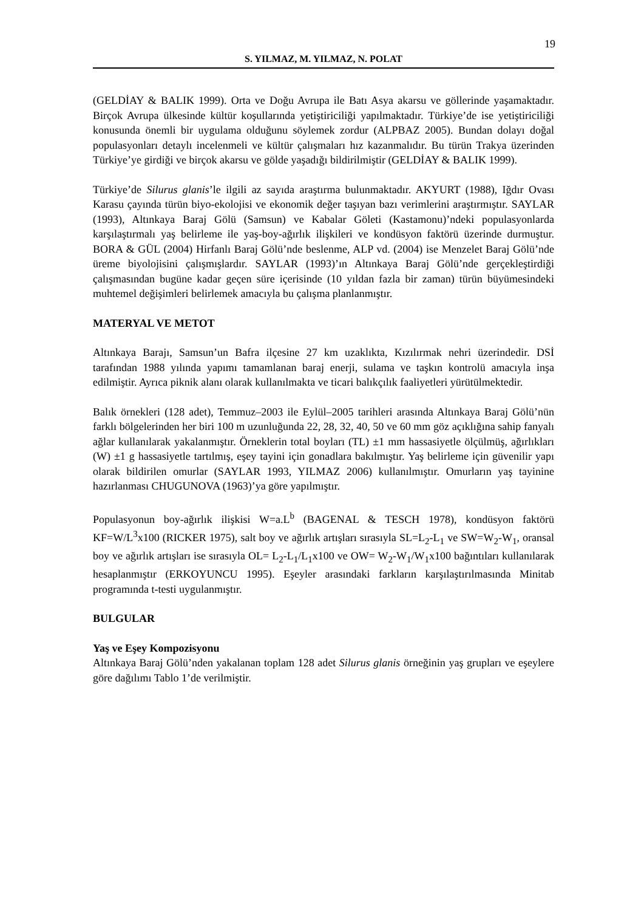19
S. YILMAZ, M. YILMAZ, N. POLAT
(GELDİAY & BALIK 1999). Orta ve Doğu Avrupa ile Batı Asya akarsu ve göllerinde yaşamaktadır. Birçok Avrupa ülkesinde kültür koşullarında yetiştiriciliği yapılmaktadır. Türkiye’de ise yetiştiriciliği konusunda önemli bir uygulama olduğunu söylemek zordur (ALPBAZ 2005). Bundan dolayı doğal populasyonları detaylı incelenmeli ve kültür çalışmaları hız kazanmalıdır. Bu türün Trakya üzerinden Türkiye’ye girdiği ve birçok akarsu ve gölde yaşadığı bildirilmiştir (GELDİAY & BALIK 1999).
Türkiye’de Silurus glanis’le ilgili az sayıda araştırma bulunmaktadır. AKYURT (1988), Iğdır Ovası Karasu çayında türün biyo-ekolojisi ve ekonomik değer taşıyan bazı verimlerini araştırmıştır. SAYLAR (1993), Altınkaya Baraj Gölü (Samsun) ve Kabalar Göleti (Kastamonu)’ndeki populasyonlarda karşılaştırmalı yaş belirleme ile yaş-boy-ağırlık ilişkileri ve kondüsyon faktörü üzerinde durmuştur. BORA & GÜL (2004) Hirfanlı Baraj Gölü’nde beslenme, ALP vd. (2004) ise Menzelet Baraj Gölü’nde üreme biyolojisini çalışmışlardır. SAYLAR (1993)’ın Altınkaya Baraj Gölü’nde gerçekleştirdiği çalışmasından bugüne kadar geçen süre içerisinde (10 yıldan fazla bir zaman) türün büyümesindeki muhtemel değişimleri belirlemek amacıyla bu çalışma planlanmıştır.
MATERYAL VE METOT
Altınkaya Barajı, Samsun’un Bafra ilçesine 27 km uzaklıkta, Kızılırmak nehri üzerindedir. DSİ tarafından 1988 yılında yapımı tamamlanan baraj enerji, sulama ve taşkın kontrolü amacıyla inşa edilmiştir. Ayrıca piknik alanı olarak kullanılmakta ve ticari balıkçılık faaliyetleri yürütülmektedir.
Balık örnekleri (128 adet), Temmuz–2003 ile Eylül–2005 tarihleri arasında Altınkaya Baraj Gölü’nün farklı bölgelerinden her biri 100 m uzunluğunda 22, 28, 32, 40, 50 ve 60 mm göz açıklığına sahip fanyalı ağlar kullanılarak yakalanmıştır. Örneklerin total boyları (TL) ±1 mm hassasiyetle ölçülmüş, ağırlıkları (W) ±1 g hassasiyetle tartılmış, eşey tayini için gonadlara bakılmıştır. Yaş belirleme için güvenilir yapı olarak bildirilen omurlar (SAYLAR 1993, YILMAZ 2006) kullanılmıştır. Omurların yaş tayinine hazırlanması CHUGUNOVA (1963)’ya göre yapılmıştır.
Populasyonun boy-ağırlık ilişkisi W=a.L<sup>b</sup> (BAGENAL & TESCH 1978), kondüsyon faktörü KF=W/L<sup>3</sup>x100 (RICKER 1975), salt boy ve ağırlık artışları sırasıyla SL=L<sub>2</sub>-L<sub>1</sub> ve SW=W<sub>2</sub>-W<sub>1</sub>, oransal boy ve ağırlık artışları ise sırasıyla OL= L<sub>2</sub>-L<sub>1</sub>/L<sub>1</sub>x100 ve OW= W<sub>2</sub>-W<sub>1</sub>/W<sub>1</sub>x100 bağıntıları kullanılarak hesaplanmıştır (ERKOYUNCU 1995). Eşeyler arasındaki farkların karşılaştırılmasında Minitab programında t-testi uygulanmıştır.
BULGULAR
Yaş ve Eşey Kompozisyonu
Altınkaya Baraj Gölü’nden yakalanan toplam 128 adet Silurus glanis örneğinin yaş grupları ve eşeylere göre dağılımı Tablo 1’de verilmiştir.